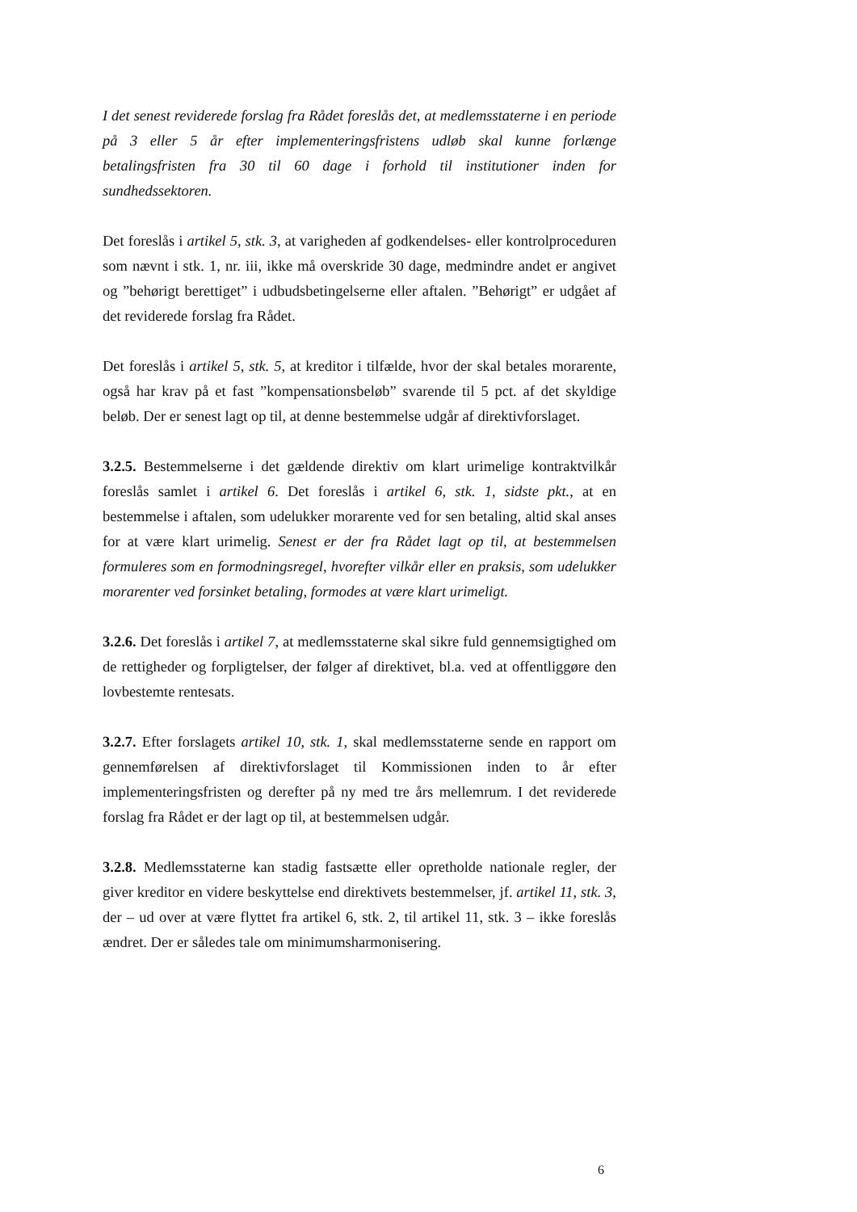I det senest reviderede forslag fra Rådet foreslås det, at medlemsstaterne i en periode på 3 eller 5 år efter implementeringsfristens udløb skal kunne forlænge betalingsfristen fra 30 til 60 dage i forhold til institutioner inden for sundhedssektoren.
Det foreslås i artikel 5, stk. 3, at varigheden af godkendelses- eller kontrolproceduren som nævnt i stk. 1, nr. iii, ikke må overskride 30 dage, medmindre andet er angivet og ”behørigt berettiget” i udbudsbetingelserne eller aftalen. ”Behørigt” er udgået af det reviderede forslag fra Rådet.
Det foreslås i artikel 5, stk. 5, at kreditor i tilfælde, hvor der skal betales morarente, også har krav på et fast ”kompensationsbeløb” svarende til 5 pct. af det skyldige beløb. Der er senest lagt op til, at denne bestemmelse udgår af direktivforslaget.
3.2.5. Bestemmelserne i det gældende direktiv om klart urimelige kontraktvilkår foreslås samlet i artikel 6. Det foreslås i artikel 6, stk. 1, sidste pkt., at en bestemmelse i aftalen, som udelukker morarente ved for sen betaling, altid skal anses for at være klart urimelig. Senest er der fra Rådet lagt op til, at bestemmelsen formuleres som en formodningsregel, hvorefter vilkår eller en praksis, som udelukker morarenter ved forsinket betaling, formodes at være klart urimeligt.
3.2.6. Det foreslås i artikel 7, at medlemsstaterne skal sikre fuld gennemsigtighed om de rettigheder og forpligtelser, der følger af direktivet, bl.a. ved at offentliggøre den lovbestemte rentesats.
3.2.7. Efter forslagets artikel 10, stk. 1, skal medlemsstaterne sende en rapport om gennemførelsen af direktivforslaget til Kommissionen inden to år efter implementeringsfristen og derefter på ny med tre års mellemrum. I det reviderede forslag fra Rådet er der lagt op til, at bestemmelsen udgår.
3.2.8. Medlemsstaterne kan stadig fastsætte eller opretholde nationale regler, der giver kreditor en videre beskyttelse end direktivets bestemmelser, jf. artikel 11, stk. 3, der – ud over at være flyttet fra artikel 6, stk. 2, til artikel 11, stk. 3 – ikke foreslås ændret. Der er således tale om minimumsharmonisering.
6